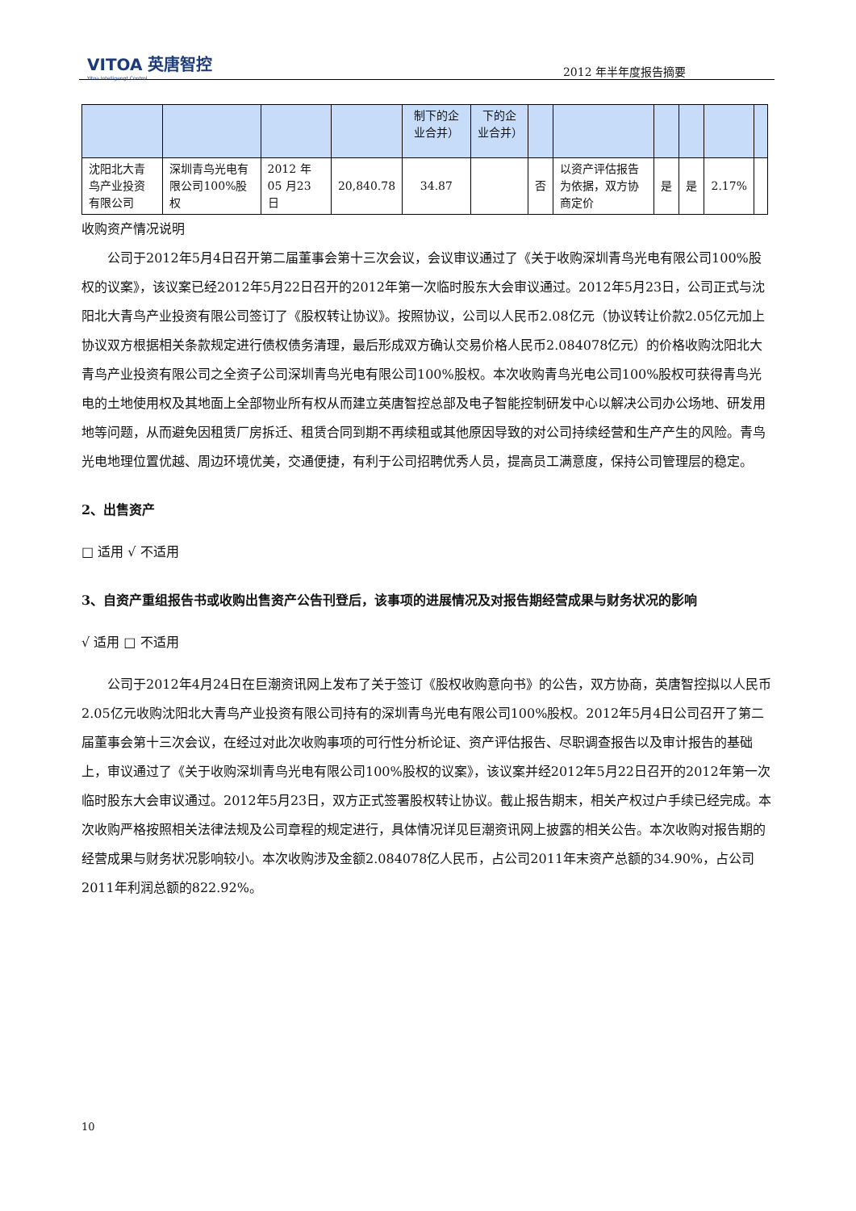VITOA 英唐智控
Yitoa Intelligengt Control
2012 年半年度报告摘要
| | | | | 制下的企业合并） | 下的企业合并） | | | | | | |
| 沈阳北大青鸟产业投资有限公司 | 深圳青鸟光电有限公司100%股权 | 2012 年05 月23 日 | 20,840.78 | 34.87 | | 否 | 以资产评估报告为依据，双方协商定价 | 是 | 是 | 2.17% | |
收购资产情况说明
公司于2012年5月4日召开第二届董事会第十三次会议，会议审议通过了《关于收购深圳青鸟光电有限公司100%股权的议案》，该议案已经2012年5月22日召开的2012年第一次临时股东大会审议通过。2012年5月23日，公司正式与沈阳北大青鸟产业投资有限公司签订了《股权转让协议》。按照协议，公司以人民币2.08亿元（协议转让价款2.05亿元加上协议双方根据相关条款规定进行债权债务清理，最后形成双方确认交易价格人民币2.084078亿元）的价格收购沈阳北大青鸟产业投资有限公司之全资子公司深圳青鸟光电有限公司100%股权。本次收购青鸟光电公司100%股权可获得青鸟光电的土地使用权及其地面上全部物业所有权从而建立英唐智控总部及电子智能控制研发中心以解决公司办公场地、研发用地等问题，从而避免因租赁厂房拆迁、租赁合同到期不再续租或其他原因导致的对公司持续经营和生产产生的风险。青鸟光电地理位置优越、周边环境优美，交通便捷，有利于公司招聘优秀人员，提高员工满意度，保持公司管理层的稳定。
2、出售资产
□ 适用 √ 不适用
3、自资产重组报告书或收购出售资产公告刊登后，该事项的进展情况及对报告期经营成果与财务状况的影响
√ 适用 □ 不适用
公司于2012年4月24日在巨潮资讯网上发布了关于签订《股权收购意向书》的公告，双方协商，英唐智控拟以人民币2.05亿元收购沈阳北大青鸟产业投资有限公司持有的深圳青鸟光电有限公司100%股权。2012年5月4日公司召开了第二届董事会第十三次会议，在经过对此次收购事项的可行性分析论证、资产评估报告、尽职调查报告以及审计报告的基础上，审议通过了《关于收购深圳青鸟光电有限公司100%股权的议案》，该议案并经2012年5月22日召开的2012年第一次临时股东大会审议通过。2012年5月23日，双方正式签署股权转让协议。截止报告期末，相关产权过户手续已经完成。本次收购严格按照相关法律法规及公司章程的规定进行，具体情况详见巨潮资讯网上披露的相关公告。本次收购对报告期的经营成果与财务状况影响较小。本次收购涉及金额2.084078亿人民币，占公司2011年末资产总额的34.90%，占公司2011年利润总额的822.92%。
10